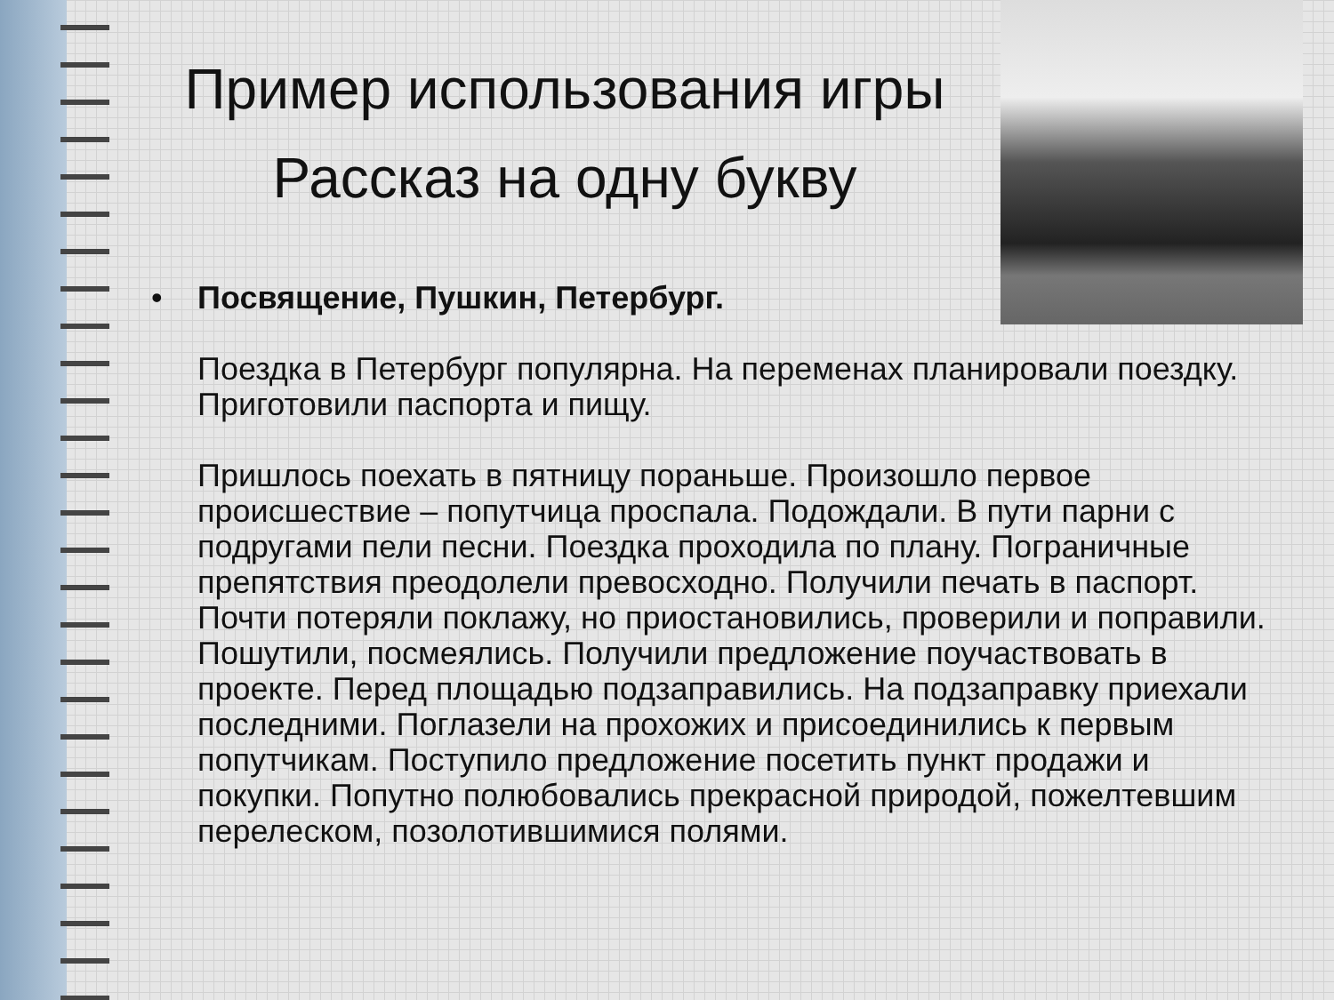Пример использования игры
Рассказ на одну букву
•
Посвящение, Пушкин, Петербург.
Поездка в Петербург популярна. На переменах планировали поездку. Приготовили паспорта и пищу.
Пришлось поехать в пятницу пораньше. Произошло первое происшествие – попутчица проспала. Подождали. В пути парни с подругами пели песни. Поездка проходила по плану. Пограничные препятствия преодолели превосходно. Получили печать в паспорт. Почти потеряли поклажу, но приостановились, проверили и поправили. Пошутили, посмеялись. Получили предложение поучаствовать в проекте. Перед площадью подзаправились. На подзаправку приехали последними. Поглазели на прохожих и присоединились к первым попутчикам. Поступило предложение посетить пункт продажи и покупки. Попутно полюбовались прекрасной природой, пожелтевшим перелеском, позолотившимися полями.